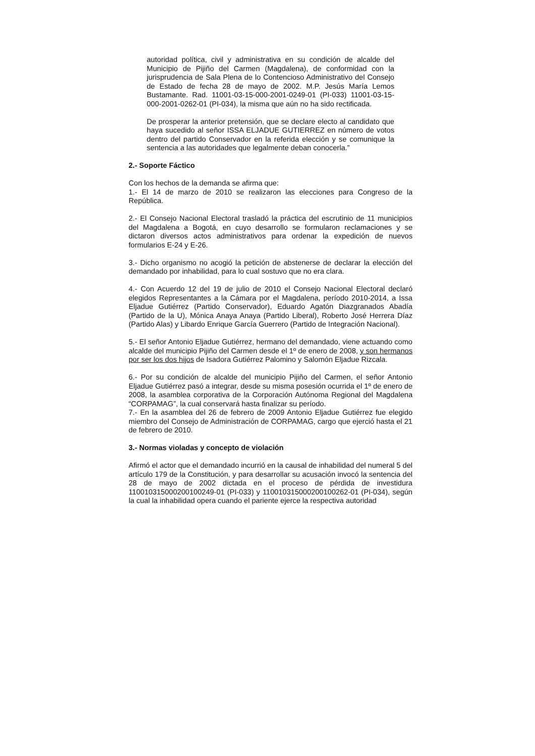autoridad política, civil y administrativa en su condición de alcalde del Municipio de Pijiño del Carmen (Magdalena), de conformidad con la jurisprudencia de Sala Plena de lo Contencioso Administrativo del Consejo de Estado de fecha 28 de mayo de 2002. M.P. Jesús María Lemos Bustamante. Rad. 11001-03-15-000-2001-0249-01 (PI-033) 11001-03-15-000-2001-0262-01 (PI-034), la misma que aún no ha sido rectificada.
De prosperar la anterior pretensión, que se declare electo al candidato que haya sucedido al señor ISSA ELJADUE GUTIERREZ en número de votos dentro del partido Conservador en la referida elección y se comunique la sentencia a las autoridades que legalmente deban conocerla.”
2.- Soporte Fáctico
Con los hechos de la demanda se afirma que:
1.- El 14 de marzo de 2010 se realizaron las elecciones para Congreso de la República.
2.- El Consejo Nacional Electoral trasladó la práctica del escrutinio de 11 municipios del Magdalena a Bogotá, en cuyo desarrollo se formularon reclamaciones y se dictaron diversos actos administrativos para ordenar la expedición de nuevos formularios E-24 y E-26.
3.- Dicho organismo no acogió la petición de abstenerse de declarar la elección del demandado por inhabilidad, para lo cual sostuvo que no era clara.
4.- Con Acuerdo 12 del 19 de julio de 2010 el Consejo Nacional Electoral declaró elegidos Representantes a la Cámara por el Magdalena, período 2010-2014, a Issa Eljadue Gutiérrez (Partido Conservador), Eduardo Agatón Diazgranados Abadía (Partido de la U), Mónica Anaya Anaya (Partido Liberal), Roberto José Herrera Díaz (Partido Alas) y Libardo Enrique García Guerrero (Partido de Integración Nacional).
5.- El señor Antonio Eljadue Gutiérrez, hermano del demandado, viene actuando como alcalde del municipio Pijiño del Carmen desde el 1º de enero de 2008, y son hermanos por ser los dos hijos de Isadora Gutiérrez Palomino y Salomón Eljadue Rizcala.
6.- Por su condición de alcalde del municipio Pijiño del Carmen, el señor Antonio Eljadue Gutiérrez pasó a integrar, desde su misma posesión ocurrida el 1º de enero de 2008, la asamblea corporativa de la Corporación Autónoma Regional del Magdalena “CORPAMAG”, la cual conservará hasta finalizar su período.
7.- En la asamblea del 26 de febrero de 2009 Antonio Eljadue Gutiérrez fue elegido miembro del Consejo de Administración de CORPAMAG, cargo que ejerció hasta el 21 de febrero de 2010.
3.- Normas violadas y concepto de violación
Afirmó el actor que el demandado incurrió en la causal de inhabilidad del numeral 5 del artículo 179 de la Constitución, y para desarrollar su acusación invocó la sentencia del 28 de mayo de 2002 dictada en el proceso de pérdida de investidura 110010315000200100249-01 (PI-033) y 110010315000200100262-01 (PI-034), según la cual la inhabilidad opera cuando el pariente ejerce la respectiva autoridad